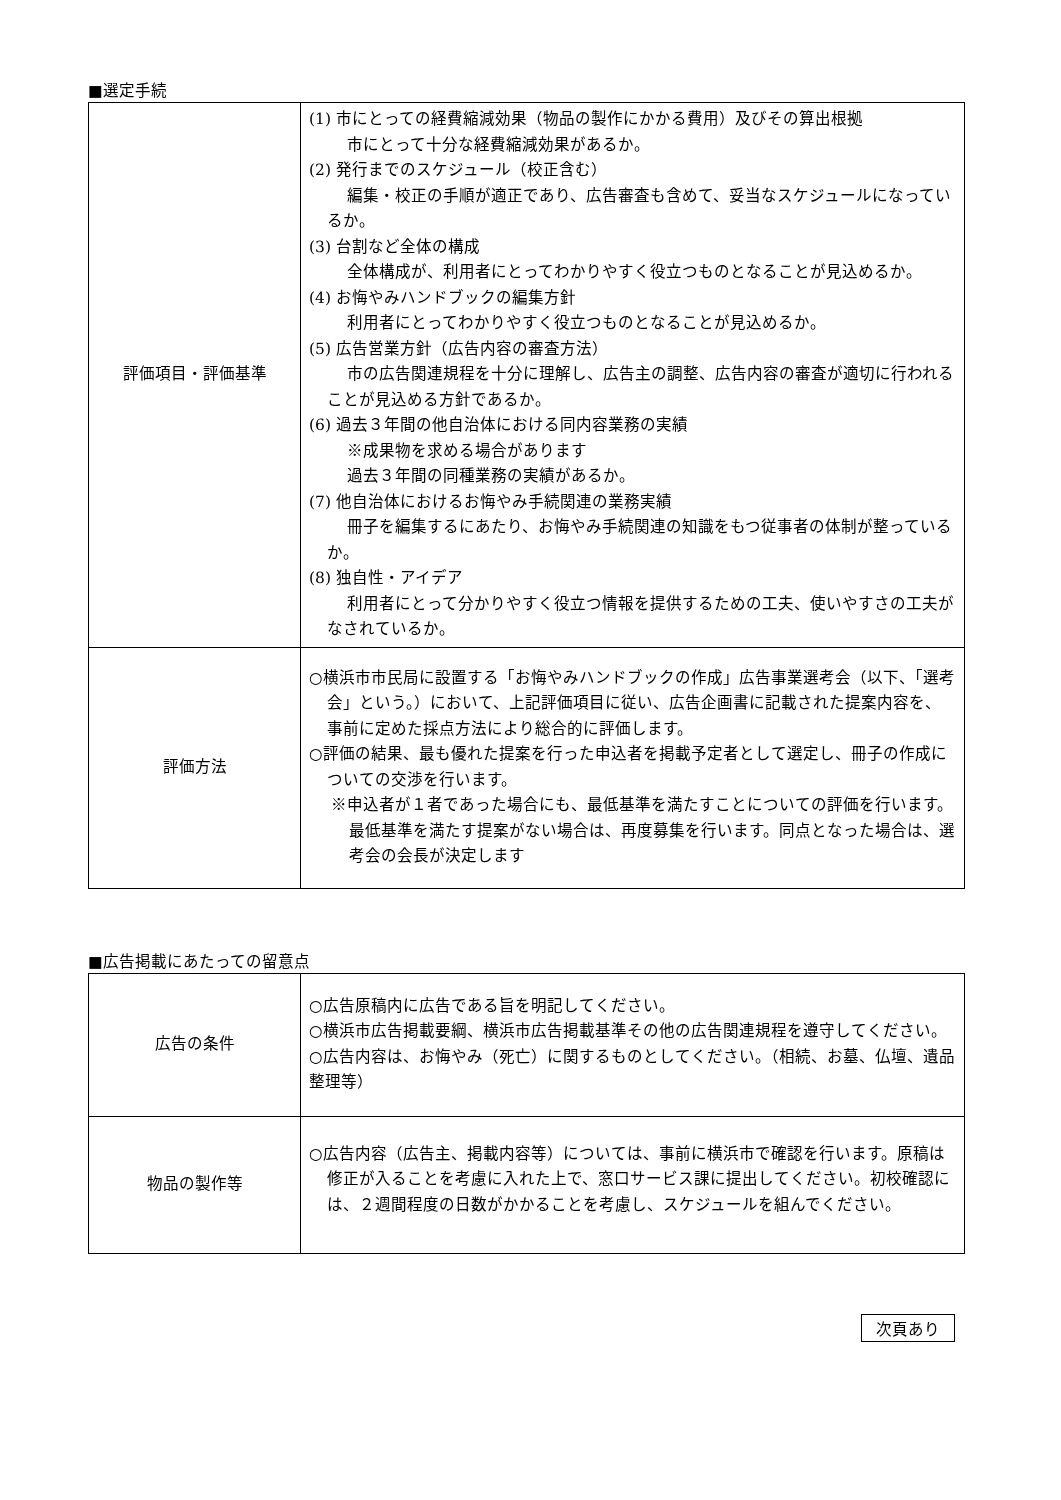■選定手続
| 評価項目・評価基準 | (1) 市にとっての経費縮減効果（物品の製作にかかる費用）及びその算出根拠 市にとって十分な経費縮減効果があるか。 (2) 発行までのスケジュール（校正含む） 編集・校正の手順が適正であり、広告審査も含めて、妥当なスケジュールになっているか。 (3) 台割など全体の構成 全体構成が、利用者にとってわかりやすく役立つものとなることが見込めるか。 (4) お悔やみハンドブックの編集方針 利用者にとってわかりやすく役立つものとなることが見込めるか。 (5) 広告営業方針（広告内容の審査方法） 市の広告関連規程を十分に理解し、広告主の調整、広告内容の審査が適切に行われることが見込める方針であるか。 (6) 過去３年間の他自治体における同内容業務の実績 ※成果物を求める場合があります 過去３年間の同種業務の実績があるか。 (7) 他自治体におけるお悔やみ手続関連の業務実績 冊子を編集するにあたり、お悔やみ手続関連の知識をもつ従事者の体制が整っているか。 (8) 独自性・アイデア 利用者にとって分かりやすく役立つ情報を提供するための工夫、使いやすさの工夫がなされているか。 |
| 評価方法 | ○横浜市市民局に設置する「お悔やみハンドブックの作成」広告事業選考会（以下、「選考会」という。）において、上記評価項目に従い、広告企画書に記載された提案内容を、事前に定めた採点方法により総合的に評価します。 ○評価の結果、最も優れた提案を行った申込者を掲載予定者として選定し、冊子の作成についての交渉を行います。 ※申込者が１者であった場合にも、最低基準を満たすことについての評価を行います。最低基準を満たす提案がない場合は、再度募集を行います。同点となった場合は、選考会の会長が決定します |
■広告掲載にあたっての留意点
| 広告の条件 | ○広告原稿内に広告である旨を明記してください。 ○横浜市広告掲載要綱、横浜市広告掲載基準その他の広告関連規程を遵守してください。 ○広告内容は、お悔やみ（死亡）に関するものとしてください。（相続、お墓、仏壇、遺品整理等） |
| 物品の製作等 | ○広告内容（広告主、掲載内容等）については、事前に横浜市で確認を行います。原稿は修正が入ることを考慮に入れた上で、窓口サービス課に提出してください。初校確認には、２週間程度の日数がかかることを考慮し、スケジュールを組んでください。 |
次頁あり